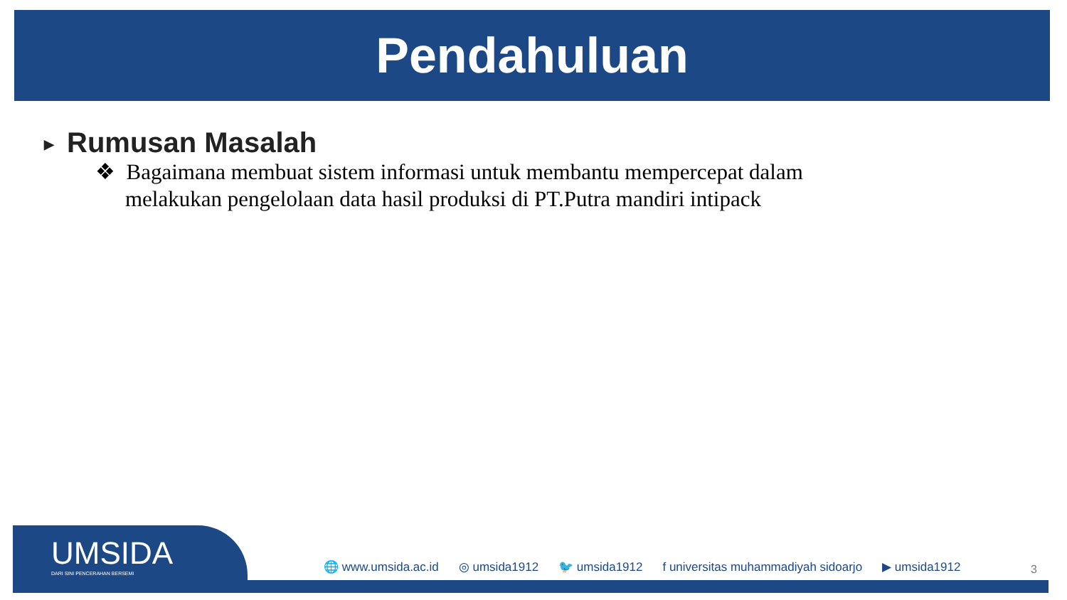Pendahuluan
▶ Rumusan Masalah
❖ Bagaimana membuat sistem informasi untuk membantu mempercepat dalam melakukan pengelolaan data hasil produksi di PT.Putra mandiri intipack
UMSIDA
DARI SINI PENCERAHAN BERSEMI
🌐 www.umsida.ac.id ◎ umsida1912 🐦 umsida1912 f universitas muhammadiyah sidoarjo ▶ umsida1912 3